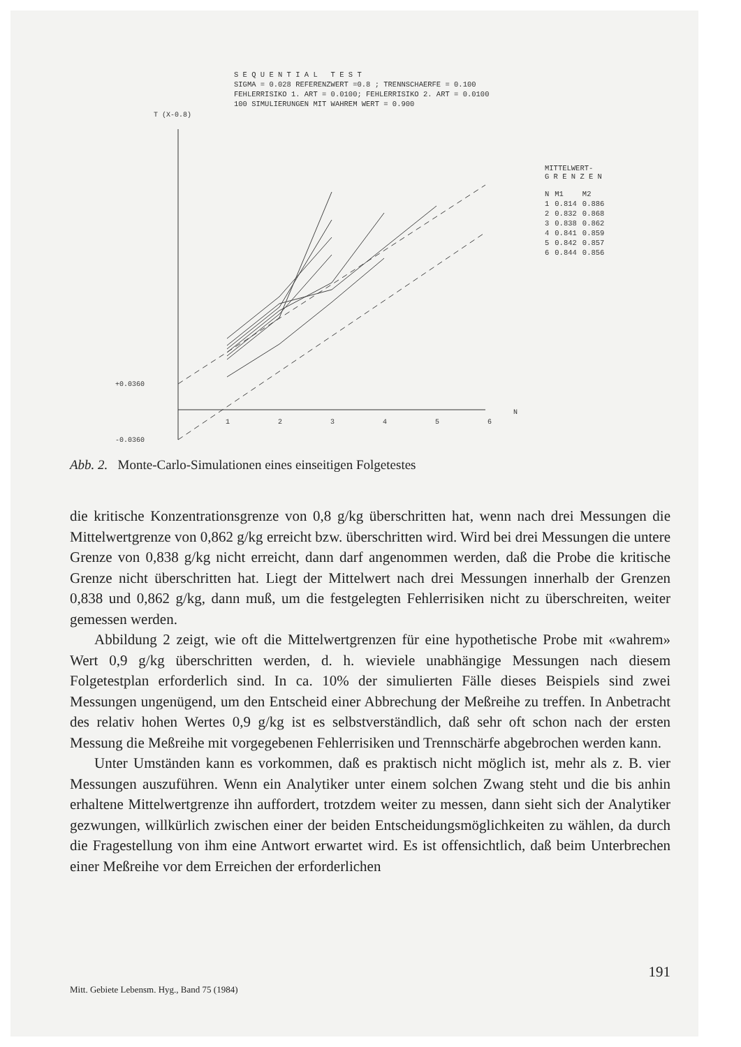S E Q U E N T I A L T E S T
SIGMA = 0.028 REFERENZWERT =0.8 ; TRENNSCHAERFE = 0.100
FEHLERRISIKO 1. ART = 0.0100; FEHLERRISIKO 2. ART = 0.0100
100 SIMULIERUNGEN MIT WAHREM WERT = 0.900
T (X-0.8)
+0.0360
-0.0360
1
2
3
4
5
6
N
MITTELWERT-
G R E N Z E N
| N | M1 | M2 |
| --- | --- | --- |
| 1 | 0.814 | 0.886 |
| 2 | 0.832 | 0.868 |
| 3 | 0.838 | 0.862 |
| 4 | 0.841 | 0.859 |
| 5 | 0.842 | 0.857 |
| 6 | 0.844 | 0.856 |
Abb. 2. Monte-Carlo-Simulationen eines einseitigen Folgetestes
die kritische Konzentrationsgrenze von 0,8 g/kg überschritten hat, wenn nach drei Messungen die Mittelwertgrenze von 0,862 g/kg erreicht bzw. überschritten wird. Wird bei drei Messungen die untere Grenze von 0,838 g/kg nicht erreicht, dann darf angenommen werden, daß die Probe die kritische Grenze nicht überschritten hat. Liegt der Mittelwert nach drei Messungen innerhalb der Grenzen 0,838 und 0,862 g/kg, dann muß, um die festgelegten Fehlerrisiken nicht zu überschreiten, weiter gemessen werden.
Abbildung 2 zeigt, wie oft die Mittelwertgrenzen für eine hypothetische Probe mit «wahrem» Wert 0,9 g/kg überschritten werden, d. h. wieviele unabhängige Messungen nach diesem Folgetestplan erforderlich sind. In ca. 10% der simulierten Fälle dieses Beispiels sind zwei Messungen ungenügend, um den Entscheid einer Abbrechung der Meßreihe zu treffen. In Anbetracht des relativ hohen Wertes 0,9 g/kg ist es selbstverständlich, daß sehr oft schon nach der ersten Messung die Meßreihe mit vorgegebenen Fehlerrisiken und Trennschärfe abgebrochen werden kann.
Unter Umständen kann es vorkommen, daß es praktisch nicht möglich ist, mehr als z. B. vier Messungen auszuführen. Wenn ein Analytiker unter einem solchen Zwang steht und die bis anhin erhaltene Mittelwertgrenze ihn auffordert, trotzdem weiter zu messen, dann sieht sich der Analytiker gezwungen, willkürlich zwischen einer der beiden Entscheidungsmöglichkeiten zu wählen, da durch die Fragestellung von ihm eine Antwort erwartet wird. Es ist offensichtlich, daß beim Unterbrechen einer Meßreihe vor dem Erreichen der erforderlichen
191
Mitt. Gebiete Lebensm. Hyg., Band 75 (1984)